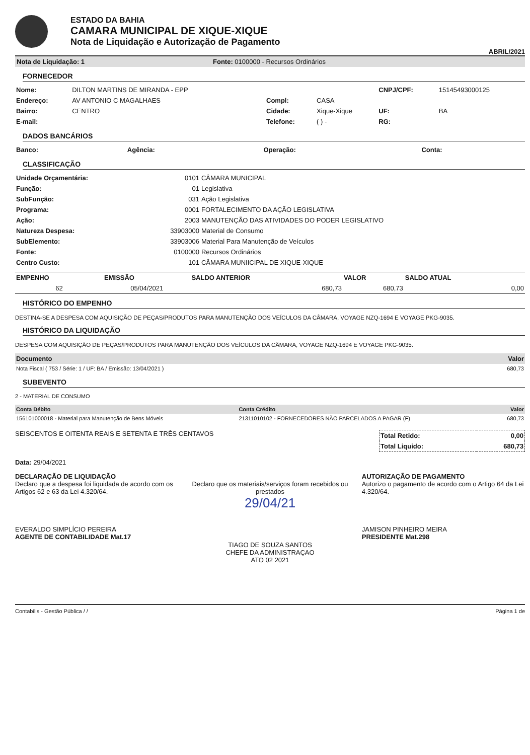ESTADO DA BAHIA
CAMARA MUNICIPAL DE XIQUE-XIQUE
Nota de Liquidação e Autorização de Pagamento
ABRIL/2021
Nota de Liquidação: 1 Fonte: 0100000 - Recursos Ordinários
FORNECEDOR
| Nome: | DILTON MARTINS DE MIRANDA - EPP | | | CNPJ/CPF: | 15145493000125 |
| Endereço: | AV ANTONIO C MAGALHAES | Compl: | CASA | | |
| Bairro: | CENTRO | Cidade: | Xique-Xique | UF: | BA |
| E-mail: | | Telefone: | ( ) - | RG: | |
DADOS BANCÁRIOS
| Banco: | Agência: | Operação: | Conta: |
| --- | --- | --- | --- |
CLASSIFICAÇÃO
| Unidade Orçamentária: | 0101 | CÂMARA MUNICIPAL |
| Função: | 01 | Legislativa |
| SubFunção: | 031 | Ação Legislativa |
| Programa: | 0001 | FORTALECIMENTO DA AÇÃO LEGISLATIVA |
| Ação: | 2003 | MANUTENÇÃO DAS ATIVIDADES DO PODER LEGISLATIVO |
| Natureza Despesa: | 33903000 | Material de Consumo |
| SubElemento: | 33903006 | Material Para Manutenção de Veículos |
| Fonte: | 0100000 | Recursos Ordinários |
| Centro Custo: | 101 | CÂMARA MUNIICIPAL DE XIQUE-XIQUE |
| EMPENHO | EMISSÃO | SALDO ANTERIOR | VALOR | SALDO ATUAL |
| --- | --- | --- | --- | --- |
| 62 | 05/04/2021 | 680,73 | 680,73 | 0,00 |
HISTÓRICO DO EMPENHO
DESTINA-SE A DESPESA COM AQUISIÇÃO DE PEÇAS/PRODUTOS PARA MANUTENÇÃO DOS VEÍCULOS DA CÂMARA, VOYAGE NZQ-1694 E VOYAGE PKG-9035.
HISTÓRICO DA LIQUIDAÇÃO
DESPESA COM AQUISIÇÃO DE PEÇAS/PRODUTOS PARA MANUTENÇÃO DOS VEÍCULOS DA CÂMARA, VOYAGE NZQ-1694 E VOYAGE PKG-9035.
| Documento | Valor |
| --- | --- |
| Nota Fiscal ( 753 / Série: 1 / UF: BA / Emissão: 13/04/2021 ) | 680,73 |
SUBEVENTO
2 - MATERIAL DE CONSUMO
| Conta Débito | Conta Crédito | Valor |
| --- | --- | --- |
| 156101000018 - Material para Manutenção de Bens Móveis | 21311010102 - FORNECEDORES NÃO PARCELADOS A PAGAR (F) | 680,73 |
SEISCENTOS E OITENTA REAIS E SETENTA E TRÊS CENTAVOS
| Total Retido: | 0,00 |
| Total Liquido: | 680,73 |
Data: 29/04/2021
DECLARAÇÃO DE LIQUIDAÇÃO
Declaro que a despesa foi liquidada de acordo com os Artigos 62 e 63 da Lei 4.320/64.
EVERALDO SIMPLÍCIO PEREIRA
AGENTE DE CONTABILIDADE Mat.17
Declaro que os materiais/serviços foram recebidos ou prestados
29/04/21
TIAGO DE SOUZA SANTOS
CHEFE DA ADMINISTRAÇAO
ATO 02 2021
AUTORIZAÇÃO DE PAGAMENTO
Autorizo o pagamento de acordo com o Artigo 64 da Lei 4.320/64.
JAMISON PINHEIRO MEIRA
PRESIDENTE Mat.298
Contabilis - Gestão Pública / / Página 1 de